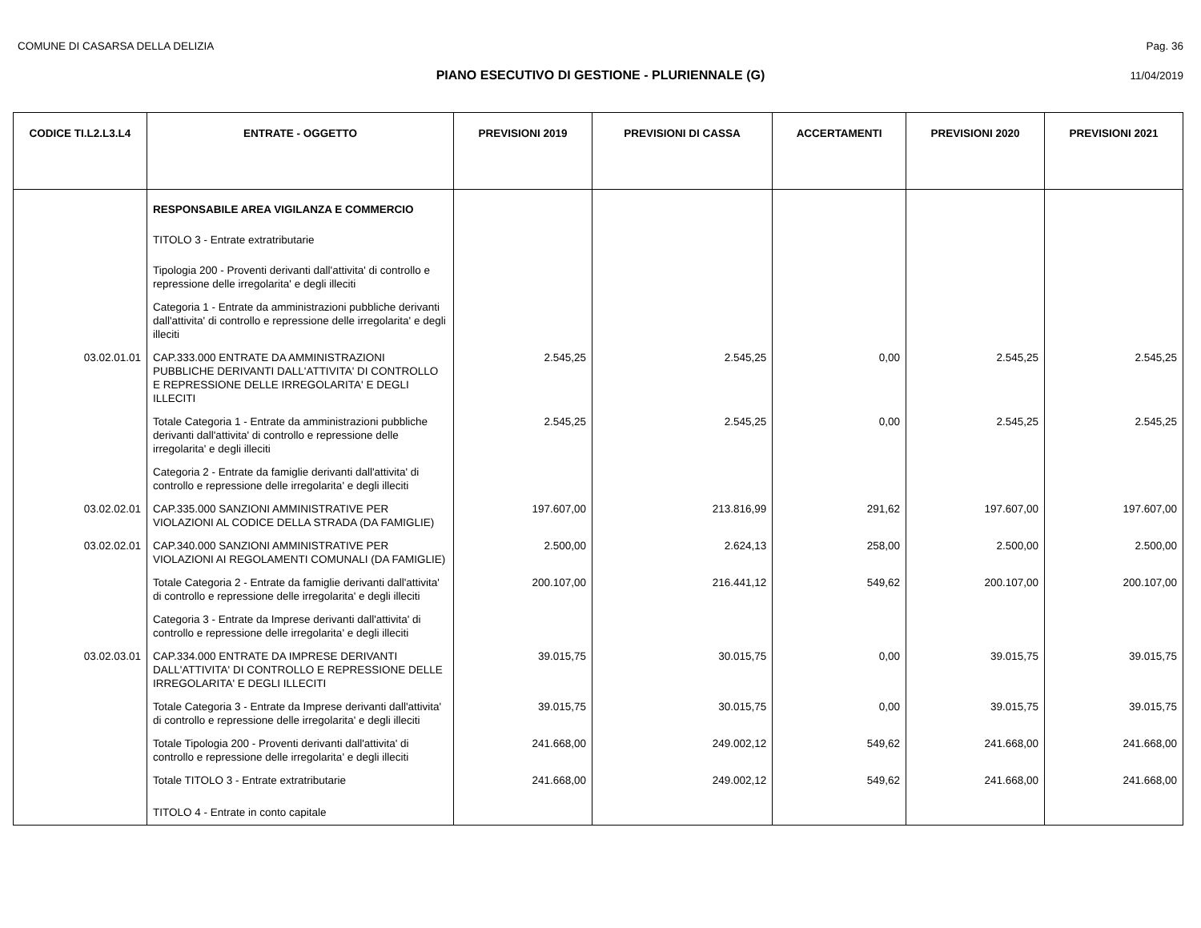COMUNE DI CASARSA DELLA DELIZIA
Pag. 36
PIANO ESECUTIVO DI GESTIONE - PLURIENNALE (G)
11/04/2019
| CODICE TI.L2.L3.L4 | ENTRATE - OGGETTO | PREVISIONI 2019 | PREVISIONI DI CASSA | ACCERTAMENTI | PREVISIONI 2020 | PREVISIONI 2021 |
| --- | --- | --- | --- | --- | --- | --- |
| | RESPONSABILE AREA VIGILANZA E COMMERCIO | | | | | |
| | TITOLO 3 - Entrate extratributarie | | | | | |
| | Tipologia 200 - Proventi derivanti dall'attivita' di controllo e repressione delle irregolarita' e degli illeciti | | | | | |
| | Categoria 1 - Entrate da amministrazioni pubbliche derivanti dall'attivita' di controllo e repressione delle irregolarita' e degli illeciti | | | | | |
| 03.02.01.01 | CAP.333.000 ENTRATE DA AMMINISTRAZIONI PUBBLICHE DERIVANTI DALL'ATTIVITA' DI CONTROLLO E REPRESSIONE DELLE IRREGOLARITA' E DEGLI ILLECITI | 2.545,25 | 2.545,25 | 0,00 | 2.545,25 | 2.545,25 |
| | Totale Categoria 1 - Entrate da amministrazioni pubbliche derivanti dall'attivita' di controllo e repressione delle irregolarita' e degli illeciti | 2.545,25 | 2.545,25 | 0,00 | 2.545,25 | 2.545,25 |
| | Categoria 2 - Entrate da famiglie derivanti dall'attivita' di controllo e repressione delle irregolarita' e degli illeciti | | | | | |
| 03.02.02.01 | CAP.335.000 SANZIONI AMMINISTRATIVE PER VIOLAZIONI AL CODICE DELLA STRADA (DA FAMIGLIE) | 197.607,00 | 213.816,99 | 291,62 | 197.607,00 | 197.607,00 |
| 03.02.02.01 | CAP.340.000 SANZIONI AMMINISTRATIVE PER VIOLAZIONI AI REGOLAMENTI COMUNALI (DA FAMIGLIE) | 2.500,00 | 2.624,13 | 258,00 | 2.500,00 | 2.500,00 |
| | Totale Categoria 2 - Entrate da famiglie derivanti dall'attivita' di controllo e repressione delle irregolarita' e degli illeciti | 200.107,00 | 216.441,12 | 549,62 | 200.107,00 | 200.107,00 |
| | Categoria 3 - Entrate da Imprese derivanti dall'attivita' di controllo e repressione delle irregolarita' e degli illeciti | | | | | |
| 03.02.03.01 | CAP.334.000 ENTRATE DA IMPRESE DERIVANTI DALL'ATTIVITA' DI CONTROLLO E REPRESSIONE DELLE IRREGOLARITA' E DEGLI ILLECITI | 39.015,75 | 30.015,75 | 0,00 | 39.015,75 | 39.015,75 |
| | Totale Categoria 3 - Entrate da Imprese derivanti dall'attivita' di controllo e repressione delle irregolarita' e degli illeciti | 39.015,75 | 30.015,75 | 0,00 | 39.015,75 | 39.015,75 |
| | Totale Tipologia 200 - Proventi derivanti dall'attivita' di controllo e repressione delle irregolarita' e degli illeciti | 241.668,00 | 249.002,12 | 549,62 | 241.668,00 | 241.668,00 |
| | Totale TITOLO 3 - Entrate extratributarie | 241.668,00 | 249.002,12 | 549,62 | 241.668,00 | 241.668,00 |
| | TITOLO 4 - Entrate in conto capitale | | | | | |